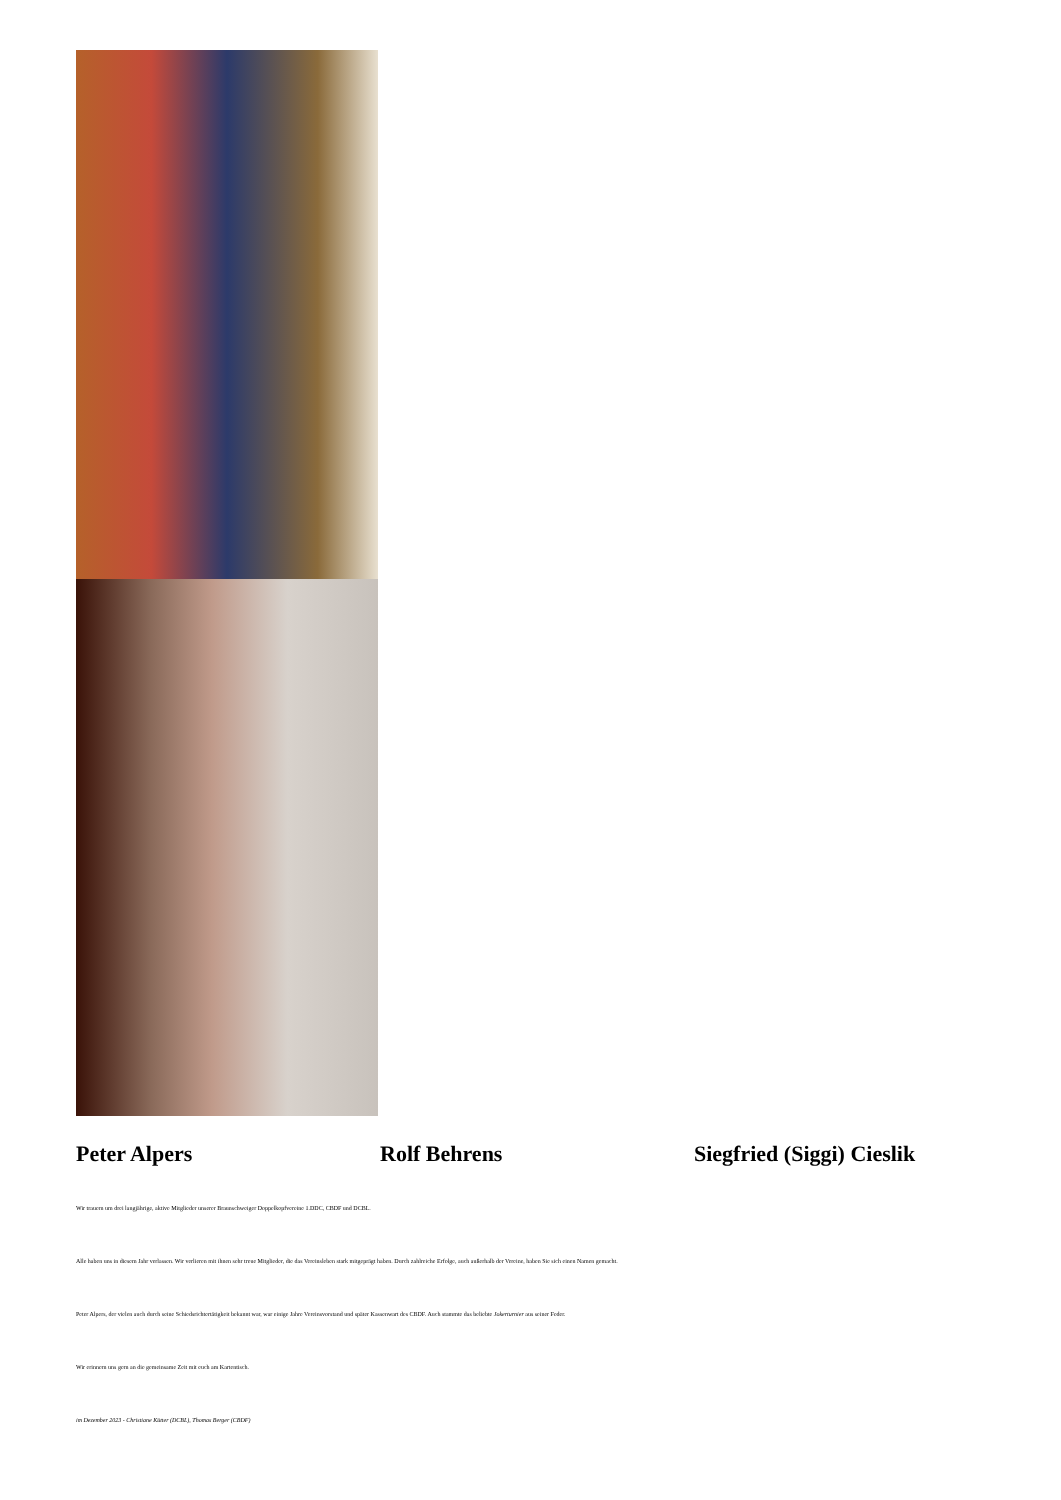Peter Alpers Rolf Behrens Siegfried (Siggi) Cieslik
Wir trauern um drei langjährige, aktive Mitglieder unserer Braunschweiger Doppelkopfvereine 1.DDC, CBDF und DCBL.
Alle haben uns in diesem Jahr verlassen. Wir verlieren mit ihnen sehr treue Mitglieder, die das Vereinsleben stark mitgeprägt haben. Durch zahlreiche Erfolge, auch außerhalb der Vereine, haben Sie sich einen Namen gemacht.
Peter Alpers, der vielen auch durch seine Schiedsrichtertätigkeit bekannt war, war einige Jahre Vereinsvorstand und später Kassenwart des CBDF. Auch stammte das beliebte Jokerturnier aus seiner Feder.
Wir erinnern uns gern an die gemeinsame Zeit mit euch am Kartentisch.
im Dezember 2023 - Christiane Kütter (DCBL), Thomas Berger (CBDF)